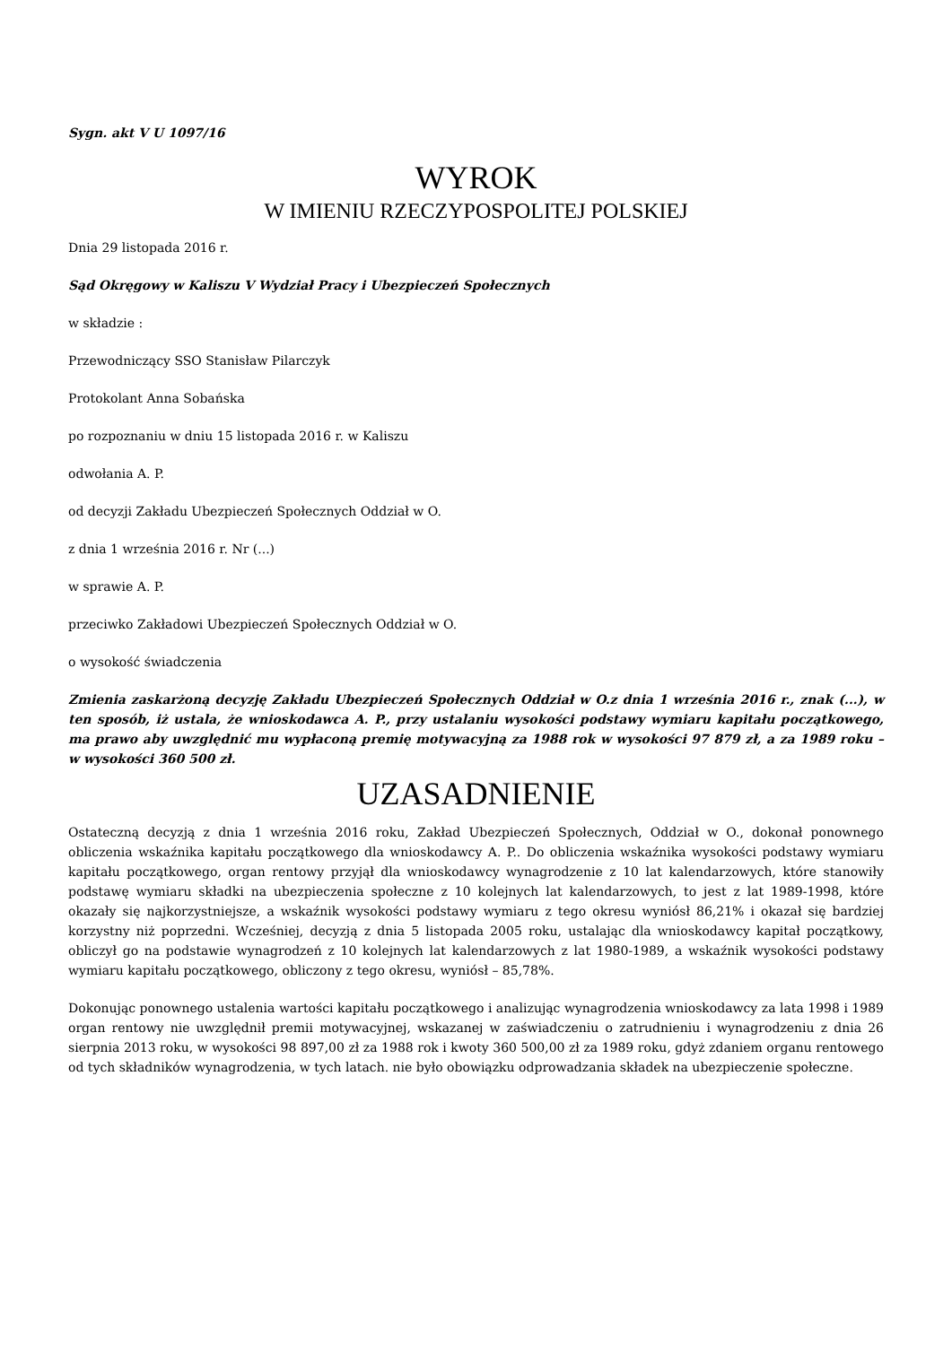Sygn. akt V U 1097/16
WYROK
W IMIENIU RZECZYPOSPOLITEJ POLSKIEJ
Dnia 29 listopada 2016 r.
Sąd Okręgowy w Kaliszu V Wydział Pracy i Ubezpieczeń Społecznych
w składzie :
Przewodniczący SSO Stanisław Pilarczyk
Protokolant Anna Sobańska
po rozpoznaniu w dniu 15 listopada 2016 r. w Kaliszu
odwołania A. P.
od decyzji Zakładu Ubezpieczeń Społecznych Oddział w O.
z dnia 1 września 2016 r. Nr (...)
w sprawie A. P.
przeciwko Zakładowi Ubezpieczeń Społecznych Oddział w O.
o wysokość świadczenia
Zmienia zaskarżoną decyzję Zakładu Ubezpieczeń Społecznych Oddział w O.z dnia 1 września 2016 r., znak (...), w ten sposób, iż ustala, że wnioskodawca A. P., przy ustalaniu wysokości podstawy wymiaru kapitału początkowego, ma prawo aby uwzględnić mu wypłaconą premię motywacyjną za 1988 rok w wysokości 97 879 zł, a za 1989 roku – w wysokości 360 500 zł.
UZASADNIENIE
Ostateczną decyzją z dnia 1 września 2016 roku, Zakład Ubezpieczeń Społecznych, Oddział w O., dokonał ponownego obliczenia wskaźnika kapitału początkowego dla wnioskodawcy A. P.. Do obliczenia wskaźnika wysokości podstawy wymiaru kapitału początkowego, organ rentowy przyjął dla wnioskodawcy wynagrodzenie z 10 lat kalendarzowych, które stanowiły podstawę wymiaru składki na ubezpieczenia społeczne z 10 kolejnych lat kalendarzowych, to jest z lat 1989-1998, które okazały się najkorzystniejsze, a wskaźnik wysokości podstawy wymiaru z tego okresu wyniósł 86,21% i okazał się bardziej korzystny niż poprzedni. Wcześniej, decyzją z dnia 5 listopada 2005 roku, ustalając dla wnioskodawcy kapitał początkowy, obliczył go na podstawie wynagrodzeń z 10 kolejnych lat kalendarzowych z lat 1980-1989, a wskaźnik wysokości podstawy wymiaru kapitału początkowego, obliczony z tego okresu, wyniósł – 85,78%.
Dokonując ponownego ustalenia wartości kapitału początkowego i analizując wynagrodzenia wnioskodawcy za lata 1998 i 1989 organ rentowy nie uwzględnił premii motywacyjnej, wskazanej w zaświadczeniu o zatrudnieniu i wynagrodzeniu z dnia 26 sierpnia 2013 roku, w wysokości 98 897,00 zł za 1988 rok i kwoty 360 500,00 zł za 1989 roku, gdyż zdaniem organu rentowego od tych składników wynagrodzenia, w tych latach. nie było obowiązku odprowadzania składek na ubezpieczenie społeczne.